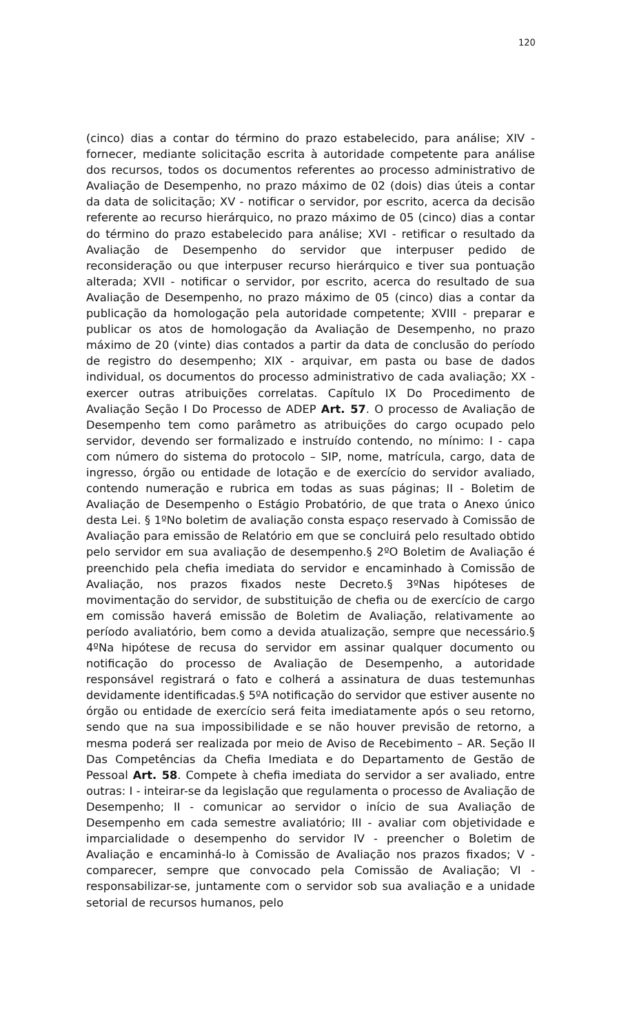120
(cinco) dias a contar do término do prazo estabelecido, para análise; XIV - fornecer, mediante solicitação escrita à autoridade competente para análise dos recursos, todos os documentos referentes ao processo administrativo de Avaliação de Desempenho, no prazo máximo de 02 (dois) dias úteis a contar da data de solicitação; XV - notificar o servidor, por escrito, acerca da decisão referente ao recurso hierárquico, no prazo máximo de 05 (cinco) dias a contar do término do prazo estabelecido para análise; XVI - retificar o resultado da Avaliação de Desempenho do servidor que interpuser pedido de reconsideração ou que interpuser recurso hierárquico e tiver sua pontuação alterada; XVII - notificar o servidor, por escrito, acerca do resultado de sua Avaliação de Desempenho, no prazo máximo de 05 (cinco) dias a contar da publicação da homologação pela autoridade competente; XVIII - preparar e publicar os atos de homologação da Avaliação de Desempenho, no prazo máximo de 20 (vinte) dias contados a partir da data de conclusão do período de registro do desempenho; XIX - arquivar, em pasta ou base de dados individual, os documentos do processo administrativo de cada avaliação; XX - exercer outras atribuições correlatas. Capítulo IX Do Procedimento de Avaliação Seção I Do Processo de ADEP Art. 57. O processo de Avaliação de Desempenho tem como parâmetro as atribuições do cargo ocupado pelo servidor, devendo ser formalizado e instruído contendo, no mínimo: I - capa com número do sistema do protocolo – SIP, nome, matrícula, cargo, data de ingresso, órgão ou entidade de lotação e de exercício do servidor avaliado, contendo numeração e rubrica em todas as suas páginas; II - Boletim de Avaliação de Desempenho o Estágio Probatório, de que trata o Anexo único desta Lei. § 1ºNo boletim de avaliação consta espaço reservado à Comissão de Avaliação para emissão de Relatório em que se concluirá pelo resultado obtido pelo servidor em sua avaliação de desempenho.§ 2ºO Boletim de Avaliação é preenchido pela chefia imediata do servidor e encaminhado à Comissão de Avaliação, nos prazos fixados neste Decreto.§ 3ºNas hipóteses de movimentação do servidor, de substituição de chefia ou de exercício de cargo em comissão haverá emissão de Boletim de Avaliação, relativamente ao período avaliatório, bem como a devida atualização, sempre que necessário.§ 4ºNa hipótese de recusa do servidor em assinar qualquer documento ou notificação do processo de Avaliação de Desempenho, a autoridade responsável registrará o fato e colherá a assinatura de duas testemunhas devidamente identificadas.§ 5ºA notificação do servidor que estiver ausente no órgão ou entidade de exercício será feita imediatamente após o seu retorno, sendo que na sua impossibilidade e se não houver previsão de retorno, a mesma poderá ser realizada por meio de Aviso de Recebimento – AR. Seção II Das Competências da Chefia Imediata e do Departamento de Gestão de Pessoal Art. 58. Compete à chefia imediata do servidor a ser avaliado, entre outras: I - inteirar-se da legislação que regulamenta o processo de Avaliação de Desempenho; II - comunicar ao servidor o início de sua Avaliação de Desempenho em cada semestre avaliatório; III - avaliar com objetividade e imparcialidade o desempenho do servidor IV - preencher o Boletim de Avaliação e encaminhá-lo à Comissão de Avaliação nos prazos fixados; V - comparecer, sempre que convocado pela Comissão de Avaliação; VI - responsabilizar-se, juntamente com o servidor sob sua avaliação e a unidade setorial de recursos humanos, pelo